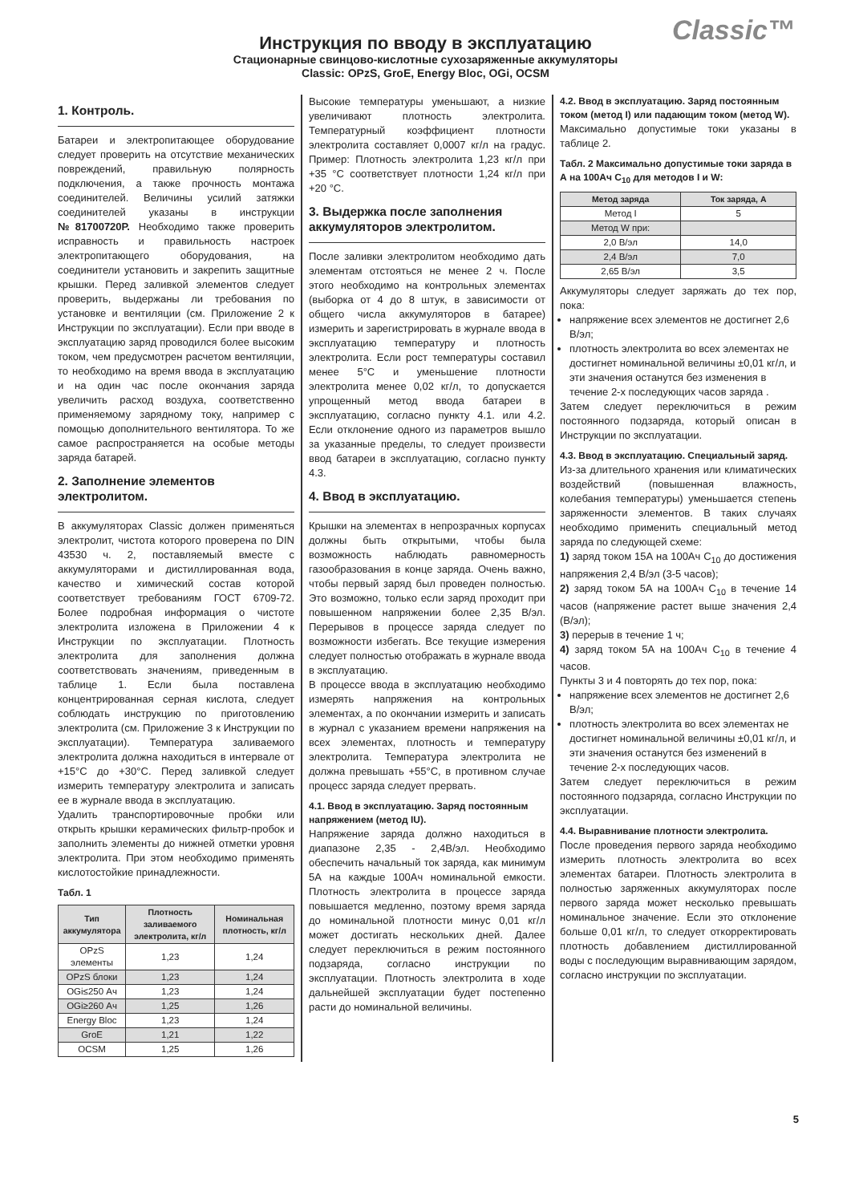Classic™
Инструкция по вводу в эксплуатацию
Стационарные свинцово-кислотные сухозаряженные аккумуляторы
Classic: OPzS, GroE, Energy Bloc, OGi, OCSM
1. Контроль.
Батареи и электропитающее оборудование следует проверить на отсутствие механических повреждений, правильную полярность подключения, а также прочность монтажа соединителей. Величины усилий затяжки соединителей указаны в инструкции №81700720Р. Необходимо также проверить исправность и правильность настроек электропитающего оборудования, на соединители установить и закрепить защитные крышки. Перед заливкой элементов следует проверить, выдержаны ли требования по установке и вентиляции (см. Приложение 2 к Инструкции по эксплуатации). Если при вводе в эксплуатацию заряд проводился более высоким током, чем предусмотрен расчетом вентиляции, то необходимо на время ввода в эксплуатацию и на один час после окончания заряда увеличить расход воздуха, соответственно применяемому зарядному току, например с помощью дополнительного вентилятора. То же самое распространяется на особые методы заряда батарей.
2. Заполнение элементов электролитом.
В аккумуляторах Classic должен применяться электролит, чистота которого проверена по DIN 43530 ч. 2, поставляемый вместе с аккумуляторами и дистиллированная вода, качество и химический состав которой соответствует требованиям ГОСТ 6709-72. Более подробная информация о чистоте электролита изложена в Приложении 4 к Инструкции по эксплуатации. Плотность электролита для заполнения должна соответствовать значениям, приведенным в таблице 1. Если была поставлена концентрированная серная кислота, следует соблюдать инструкцию по приготовлению электролита (см. Приложение 3 к Инструкции по эксплуатации). Температура заливаемого электролита должна находиться в интервале от +15°С до +30°С. Перед заливкой следует измерить температуру электролита и записать ее в журнале ввода в эксплуатацию.
Удалить транспортировочные пробки или открыть крышки керамических фильтр-пробок и заполнить элементы до нижней отметки уровня электролита. При этом необходимо применять кислотостойкие принадлежности.
Табл. 1
| Тип аккумулятора | Плотность заливаемого электролита, кг/л | Номинальная плотность, кг/л |
| --- | --- | --- |
| OPzS элементы | 1,23 | 1,24 |
| OPzS блоки | 1,23 | 1,24 |
| OGi≤250 Ач | 1,23 | 1,24 |
| OGi≥260 Ач | 1,25 | 1,26 |
| Energy Bloc | 1,23 | 1,24 |
| GroE | 1,21 | 1,22 |
| OCSM | 1,25 | 1,26 |
Высокие температуры уменьшают, а низкие увеличивают плотность электролита. Температурный коэффициент плотности электролита составляет 0,0007 кг/л на градус. Пример: Плотность электролита 1,23 кг/л при +35 °С соответствует плотности 1,24 кг/л при +20 °С.
3. Выдержка после заполнения аккумуляторов электролитом.
После заливки электролитом необходимо дать элементам отстояться не менее 2 ч. После этого необходимо на контрольных элементах (выборка от 4 до 8 штук, в зависимости от общего числа аккумуляторов в батарее) измерить и зарегистрировать в журнале ввода в эксплуатацию температуру и плотность электролита. Если рост температуры составил менее 5°С и уменьшение плотности электролита менее 0,02 кг/л, то допускается упрощенный метод ввода батареи в эксплуатацию, согласно пункту 4.1. или 4.2. Если отклонение одного из параметров вышло за указанные пределы, то следует произвести ввод батареи в эксплуатацию, согласно пункту 4.3.
4. Ввод в эксплуатацию.
Крышки на элементах в непрозрачных корпусах должны быть открытыми, чтобы была возможность наблюдать равномерность газообразования в конце заряда. Очень важно, чтобы первый заряд был проведен полностью. Это возможно, только если заряд проходит при повышенном напряжении более 2,35 В/эл. Перерывов в процессе заряда следует по возможности избегать. Все текущие измерения следует полностью отображать в журнале ввода в эксплуатацию.
В процессе ввода в эксплуатацию необходимо измерять напряжения на контрольных элементах, а по окончании измерить и записать в журнал с указанием времени напряжения на всех элементах, плотность и температуру электролита. Температура электролита не должна превышать +55°С, в противном случае процесс заряда следует прервать.
4.1. Ввод в эксплуатацию. Заряд постоянным напряжением (метод IU).
Напряжение заряда должно находиться в диапазоне 2,35 - 2,4В/эл. Необходимо обеспечить начальный ток заряда, как минимум 5А на каждые 100Ач номинальной емкости. Плотность электролита в процессе заряда повышается медленно, поэтому время заряда до номинальной плотности минус 0,01 кг/л может достигать нескольких дней. Далее следует переключиться в режим постоянного подзаряда, согласно инструкции по эксплуатации. Плотность электролита в ходе дальнейшей эксплуатации будет постепенно расти до номинальной величины.
4.2. Ввод в эксплуатацию. Заряд постоянным током (метод I) или падающим током (метод W).
Максимально допустимые токи указаны в таблице 2.
Табл. 2 Максимально допустимые токи заряда в А на 100Ач C<sub>10</sub> для методов I и W:
| Метод заряда | Ток заряда, А |
| --- | --- |
| Метод I | 5 |
| Метод W при: | |
| 2,0 В/эл | 14,0 |
| 2,4 В/эл | 7,0 |
| 2,65 В/эл | 3,5 |
Аккумуляторы следует заряжать до тех пор, пока:
напряжение всех элементов не достигнет 2,6 В/эл;
плотность электролита во всех элементах не достигнет номинальной величины ±0,01 кг/л, и эти значения останутся без изменения в течение 2-х последующих часов заряда .
Затем следует переключиться в режим постоянного подзаряда, который описан в Инструкции по эксплуатации.
4.3. Ввод в эксплуатацию. Специальный заряд.
Из-за длительного хранения или климатических воздействий (повышенная влажность, колебания температуры) уменьшается степень заряженности элементов. В таких случаях необходимо применить специальный метод заряда по следующей схеме:
1) заряд током 15А на 100Ач C<sub>10</sub> до достижения напряжения 2,4 В/эл (3-5 часов);
2) заряд током 5А на 100Ач C<sub>10</sub> в течение 14 часов (напряжение растет выше значения 2,4 (В/эл);
3) перерыв в течение 1 ч;
4) заряд током 5А на 100Ач C<sub>10</sub> в течение 4 часов.
Пункты 3 и 4 повторять до тех пор, пока:
напряжение всех элементов не достигнет 2,6 В/эл;
плотность электролита во всех элементах не достигнет номинальной величины ±0,01 кг/л, и эти значения останутся без изменений в течение 2-х последующих часов.
Затем следует переключиться в режим постоянного подзаряда, согласно Инструкции по эксплуатации.
4.4. Выравнивание плотности электролита.
После проведения первого заряда необходимо измерить плотность электролита во всех элементах батареи. Плотность электролита в полностью заряженных аккумуляторах после первого заряда может несколько превышать номинальное значение. Если это отклонение больше 0,01 кг/л, то следует откорректировать плотность добавлением дистиллированной воды с последующим выравнивающим зарядом, согласно инструкции по эксплуатации.
5